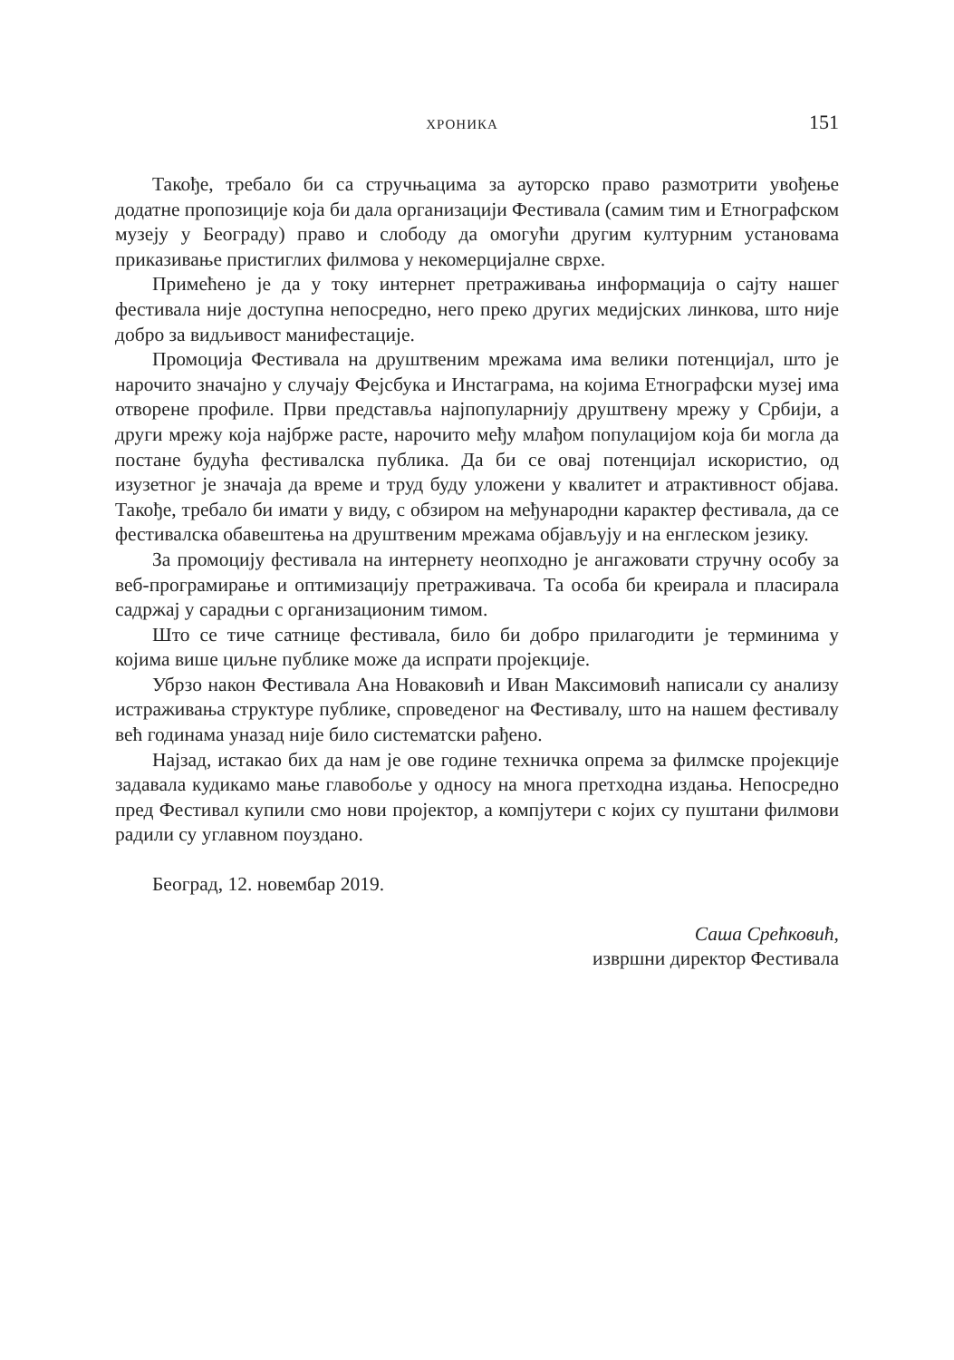ХРОНИКА 151
Такође, требало би са стручњацима за ауторско право размотрити увођење додатне пропозиције која би дала организацији Фестивала (самим тим и Етнографском музеју у Београду) право и слободу да омогући другим културним установама приказивање пристиглих филмова у некомерцијалне сврхе.
Примећено је да у току интернет претраживања информација о сајту нашег фестивала није доступна непосредно, него преко других медијских линкова, што није добро за видљивост манифестације.
Промоција Фестивала на друштвеним мрежама има велики потенцијал, што је нарочито значајно у случају Фејсбука и Инстаграма, на којима Етнографски музеј има отворене профиле. Први представља најпопуларнију друштвену мрежу у Србији, а други мрежу која најбрже расте, нарочито међу млађом популацијом која би могла да постане будућа фестивалска публика. Да би се овај потенцијал искористио, од изузетног је значаја да време и труд буду уложени у квалитет и атрактивност објава. Такође, требало би имати у виду, с обзиром на међународни карактер фестивала, да се фестивалска обавештења на друштвеним мрежама објављују и на енглеском језику.
За промоцију фестивала на интернету неопходно је ангажовати стручну особу за веб-програмирање и оптимизацију претраживача. Та особа би креирала и пласирала садржај у сарадњи с организационим тимом.
Што се тиче сатнице фестивала, било би добро прилагодити је терминима у којима више циљне публике може да испрати пројекције.
Убрзо након Фестивала Ана Новаковић и Иван Максимовић написали су анализу истраживања структуре публике, спроведеног на Фестивалу, што на нашем фестивалу већ годинама уназад није било систематски рађено.
Најзад, истакао бих да нам је ове године техничка опрема за филмске пројекције задавала кудикамо мање главобоље у односу на многа претходна издања. Непосредно пред Фестивал купили смо нови пројектор, а компјутери с којих су пуштани филмови радили су углавном поуздано.
Београд, 12. новембар 2019.
Саша Срећковић,
извршни директор Фестивала